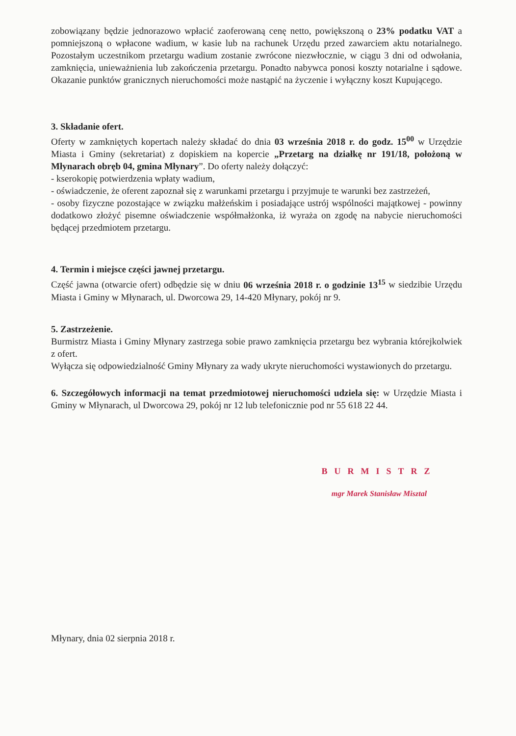zobowiązany będzie jednorazowo wpłacić zaoferowaną cenę netto, powiększoną o 23% podatku VAT a pomniejszoną o wpłacone wadium, w kasie lub na rachunek Urzędu przed zawarciem aktu notarialnego. Pozostałym uczestnikom przetargu wadium zostanie zwrócone niezwłocznie, w ciągu 3 dni od odwołania, zamknięcia, unieważnienia lub zakończenia przetargu. Ponadto nabywca ponosi koszty notarialne i sądowe. Okazanie punktów granicznych nieruchomości może nastąpić na życzenie i wyłączny koszt Kupującego.
3. Składanie ofert.
Oferty w zamkniętych kopertach należy składać do dnia 03 września 2018 r. do godz. 15<sup>00</sup> w Urzędzie Miasta i Gminy (sekretariat) z dopiskiem na kopercie „Przetarg na działkę nr 191/18, położoną w Młynarach obręb 04, gmina Młynary”. Do oferty należy dołączyć:
- kserokopię potwierdzenia wpłaty wadium,
- oświadczenie, że oferent zapoznał się z warunkami przetargu i przyjmuje te warunki bez zastrzeżeń,
- osoby fizyczne pozostające w związku małżeńskim i posiadające ustrój wspólności majątkowej - powinny dodatkowo złożyć pisemne oświadczenie współmałżonka, iż wyraża on zgodę na nabycie nieruchomości będącej przedmiotem przetargu.
4. Termin i miejsce części jawnej przetargu.
Część jawna (otwarcie ofert) odbędzie się w dniu 06 września 2018 r. o godzinie 13<sup>15</sup> w siedzibie Urzędu Miasta i Gminy w Młynarach, ul. Dworcowa 29, 14-420 Młynary, pokój nr 9.
5. Zastrzeżenie.
Burmistrz Miasta i Gminy Młynary zastrzega sobie prawo zamknięcia przetargu bez wybrania którejkolwiek z ofert.
Wyłącza się odpowiedzialność Gminy Młynary za wady ukryte nieruchomości wystawionych do przetargu.
6. Szczegółowych informacji na temat przedmiotowej nieruchomości udziela się: w Urzędzie Miasta i Gminy w Młynarach, ul Dworcowa 29, pokój nr 12 lub telefonicznie pod nr 55 618 22 44.
BURMISTRZ
mgr Marek Stanisław Misztal
Młynary, dnia 02 sierpnia 2018 r.